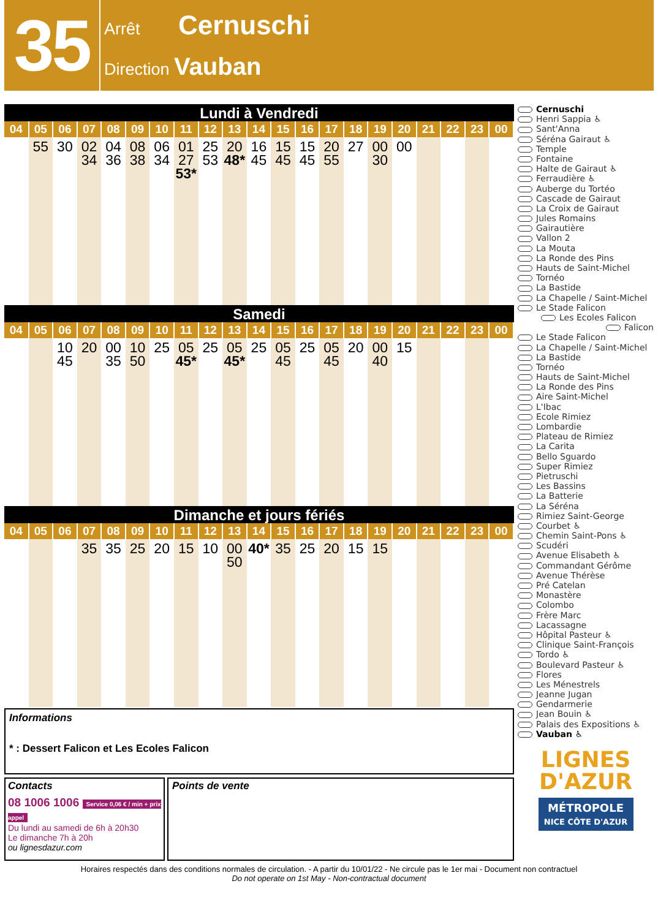35
Arrêt Cernuschi
Direction Vauban
Lundi à Vendredi
| 04 | 05 | 06 | 07 | 08 | 09 | 10 | 11 | 12 | 13 | 14 | 15 | 16 | 17 | 18 | 19 | 20 | 21 | 22 | 23 | 00 |
| --- | --- | --- | --- | --- | --- | --- | --- | --- | --- | --- | --- | --- | --- | --- | --- | --- | --- | --- | --- | --- |
| | 55 | 30 | 02 34 | 04 36 | 08 38 | 06 34 | 01 27 53* | 25 53 | 20 48* | 16 45 | 15 45 | 15 45 | 20 55 | 27 | 00 30 | 00 | | | | |
Samedi
| 04 | 05 | 06 | 07 | 08 | 09 | 10 | 11 | 12 | 13 | 14 | 15 | 16 | 17 | 18 | 19 | 20 | 21 | 22 | 23 | 00 |
| --- | --- | --- | --- | --- | --- | --- | --- | --- | --- | --- | --- | --- | --- | --- | --- | --- | --- | --- | --- | --- |
| | | 10 45 | 20 | 00 35 | 10 50 | 25 | 05 45* | 25 | 05 45* | 25 | 05 45 | 25 | 05 45 | 20 | 00 40 | 15 | | | | |
Dimanche et jours fériés
| 04 | 05 | 06 | 07 | 08 | 09 | 10 | 11 | 12 | 13 | 14 | 15 | 16 | 17 | 18 | 19 | 20 | 21 | 22 | 23 | 00 |
| --- | --- | --- | --- | --- | --- | --- | --- | --- | --- | --- | --- | --- | --- | --- | --- | --- | --- | --- | --- | --- |
| | | | 35 | 35 | 25 | 20 | 15 | 10 | 00 50 | 40* | 35 | 25 | 20 | 15 | 15 | | | | | |
Informations
* : Dessert Falicon et Les Ecoles Falicon
Contacts
08 1006 1006 Service 0,06 € / min + prix appel
Du lundi au samedi de 6h à 20h30
Le dimanche 7h à 20h
ou lignesdazur.com
Points de vente
Cernuschi
Henri Sappia ♿
Sant'Anna
Séréna Gairaut ♿
Temple
Fontaine
Halte de Gairaut ♿
Ferraudière ♿
Auberge du Tortéo
Cascade de Gairaut
La Croix de Gairaut
Jules Romains
Gairautière
Vallon 2
La Mouta
La Ronde des Pins
Hauts de Saint-Michel
Tornéo
La Bastide
La Chapelle / Saint-Michel
Le Stade Falicon
Les Ecoles Falicon
Falicon
Le Stade Falicon
La Chapelle / Saint-Michel
La Bastide
Tornéo
Hauts de Saint-Michel
La Ronde des Pins
Aire Saint-Michel
L'Ibac
Ecole Rimiez
Lombardie
Plateau de Rimiez
La Carita
Bello Sguardo
Super Rimiez
Pietruschi
Les Bassins
La Batterie
La Séréna
Rimiez Saint-George
Courbet ♿
Chemin Saint-Pons ♿
Scudéri
Avenue Elisabeth ♿
Commandant Gérôme
Avenue Thérèse
Pré Catelan
Monastère
Colombo
Frère Marc
Lacassagne
Hôpital Pasteur ♿
Clinique Saint-François
Tordo ♿
Boulevard Pasteur ♿
Flores
Les Ménestrels
Jeanne Jugan
Gendarmerie
Jean Bouin ♿
Palais des Expositions ♿
Vauban ♿
LIGNES
D'AZUR
MÉTROPOLE
NICE CÔTE D'AZUR
Horaires respectés dans des conditions normales de circulation. - A partir du 10/01/22 - Ne circule pas le 1er mai - Document non contractuel
Do not operate on 1st May - Non-contractual document